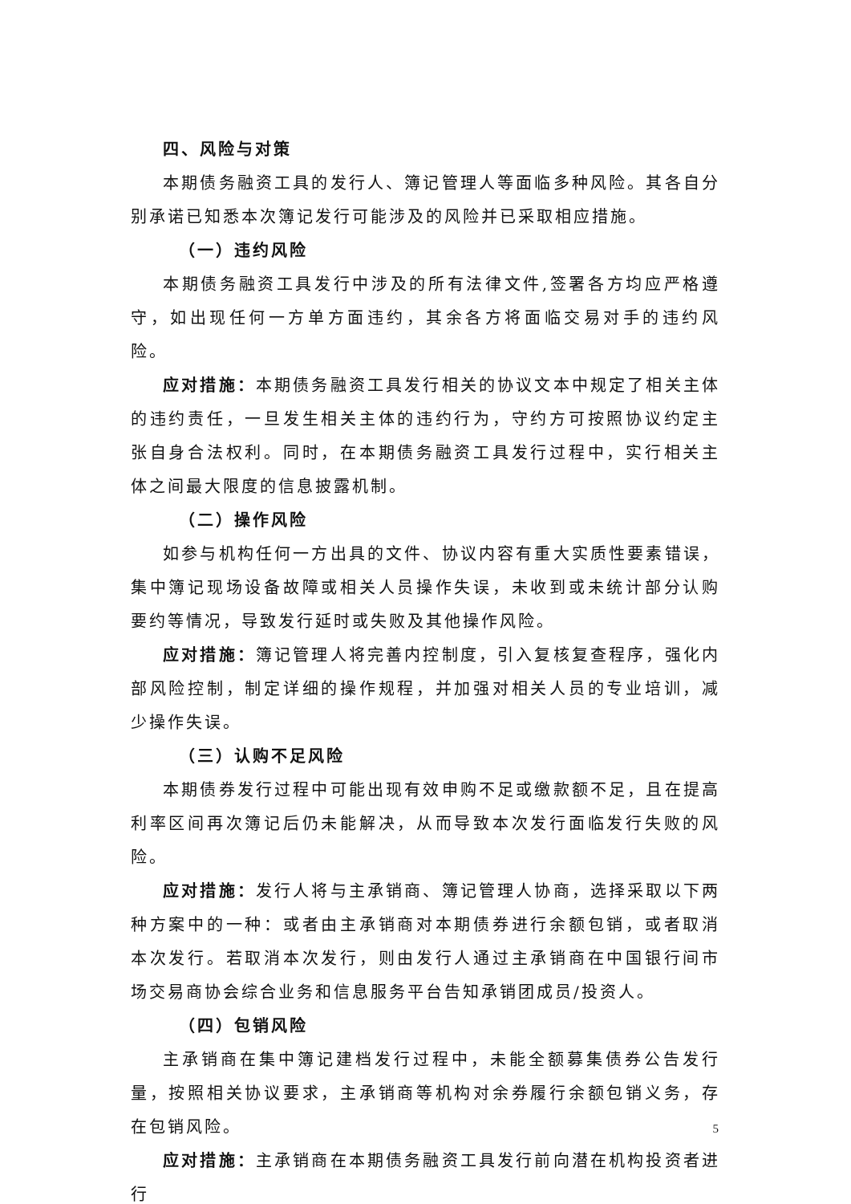四、风险与对策
本期债务融资工具的发行人、簿记管理人等面临多种风险。其各自分别承诺已知悉本次簿记发行可能涉及的风险并已采取相应措施。
（一）违约风险
本期债务融资工具发行中涉及的所有法律文件,签署各方均应严格遵守，如出现任何一方单方面违约，其余各方将面临交易对手的违约风险。
应对措施：本期债务融资工具发行相关的协议文本中规定了相关主体的违约责任，一旦发生相关主体的违约行为，守约方可按照协议约定主张自身合法权利。同时，在本期债务融资工具发行过程中，实行相关主体之间最大限度的信息披露机制。
（二）操作风险
如参与机构任何一方出具的文件、协议内容有重大实质性要素错误，集中簿记现场设备故障或相关人员操作失误，未收到或未统计部分认购要约等情况，导致发行延时或失败及其他操作风险。
应对措施：簿记管理人将完善内控制度，引入复核复查程序，强化内部风险控制，制定详细的操作规程，并加强对相关人员的专业培训，减少操作失误。
（三）认购不足风险
本期债券发行过程中可能出现有效申购不足或缴款额不足，且在提高利率区间再次簿记后仍未能解决，从而导致本次发行面临发行失败的风险。
应对措施：发行人将与主承销商、簿记管理人协商，选择采取以下两种方案中的一种：或者由主承销商对本期债券进行余额包销，或者取消本次发行。若取消本次发行，则由发行人通过主承销商在中国银行间市场交易商协会综合业务和信息服务平台告知承销团成员/投资人。
（四）包销风险
主承销商在集中簿记建档发行过程中，未能全额募集债券公告发行量，按照相关协议要求，主承销商等机构对余券履行余额包销义务，存在包销风险。
应对措施：主承销商在本期债务融资工具发行前向潜在机构投资者进行
5